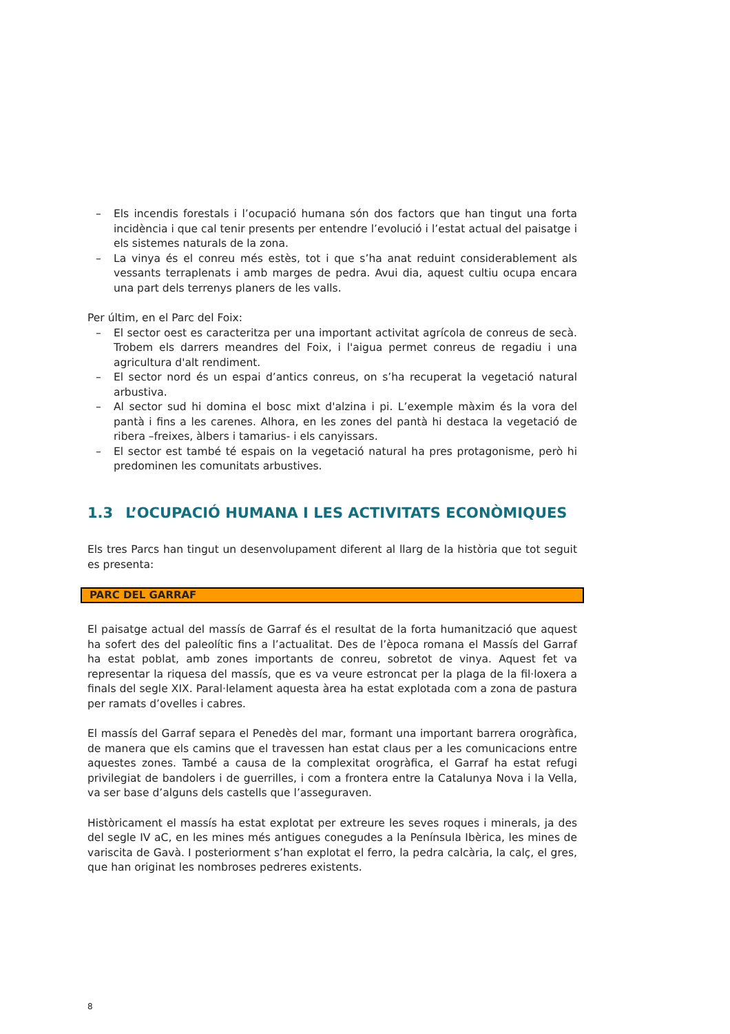– Els incendis forestals i l’ocupació humana són dos factors que han tingut una forta incidència i que cal tenir presents per entendre l’evolució i l’estat actual del paisatge i els sistemes naturals de la zona.
– La vinya és el conreu més estès, tot i que s’ha anat reduint considerablement als vessants terraplenats i amb marges de pedra. Avui dia, aquest cultiu ocupa encara una part dels terrenys planers de les valls.
Per últim, en el Parc del Foix:
– El sector oest es caracteritza per una important activitat agrícola de conreus de secà. Trobem els darrers meandres del Foix, i l'aigua permet conreus de regadiu i una agricultura d'alt rendiment.
– El sector nord és un espai d’antics conreus, on s’ha recuperat la vegetació natural arbustiva.
– Al sector sud hi domina el bosc mixt d'alzina i pi. L’exemple màxim és la vora del pantà i fins a les carenes. Alhora, en les zones del pantà hi destaca la vegetació de ribera –freixes, àlbers i tamarius- i els canyissars.
– El sector est també té espais on la vegetació natural ha pres protagonisme, però hi predominen les comunitats arbustives.
1.3 L’OCUPACIÓ HUMANA I LES ACTIVITATS ECONÒMIQUES
Els tres Parcs han tingut un desenvolupament diferent al llarg de la història que tot seguit es presenta:
PARC DEL GARRAF
El paisatge actual del massís de Garraf és el resultat de la forta humanització que aquest ha sofert des del paleolític fins a l’actualitat. Des de l’època romana el Massís del Garraf ha estat poblat, amb zones importants de conreu, sobretot de vinya. Aquest fet va representar la riquesa del massís, que es va veure estroncat per la plaga de la fil·loxera a finals del segle XIX. Paral·lelament aquesta àrea ha estat explotada com a zona de pastura per ramats d’ovelles i cabres.
El massís del Garraf separa el Penedès del mar, formant una important barrera orogràfica, de manera que els camins que el travessen han estat claus per a les comunicacions entre aquestes zones. També a causa de la complexitat orogràfica, el Garraf ha estat refugi privilegiat de bandolers i de guerrilles, i com a frontera entre la Catalunya Nova i la Vella, va ser base d’alguns dels castells que l’asseguraven.
Històricament el massís ha estat explotat per extreure les seves roques i minerals, ja des del segle IV aC, en les mines més antigues conegudes a la Península Ibèrica, les mines de variscita de Gavà. I posteriorment s’han explotat el ferro, la pedra calcària, la calç, el gres, que han originat les nombroses pedreres existents.
8